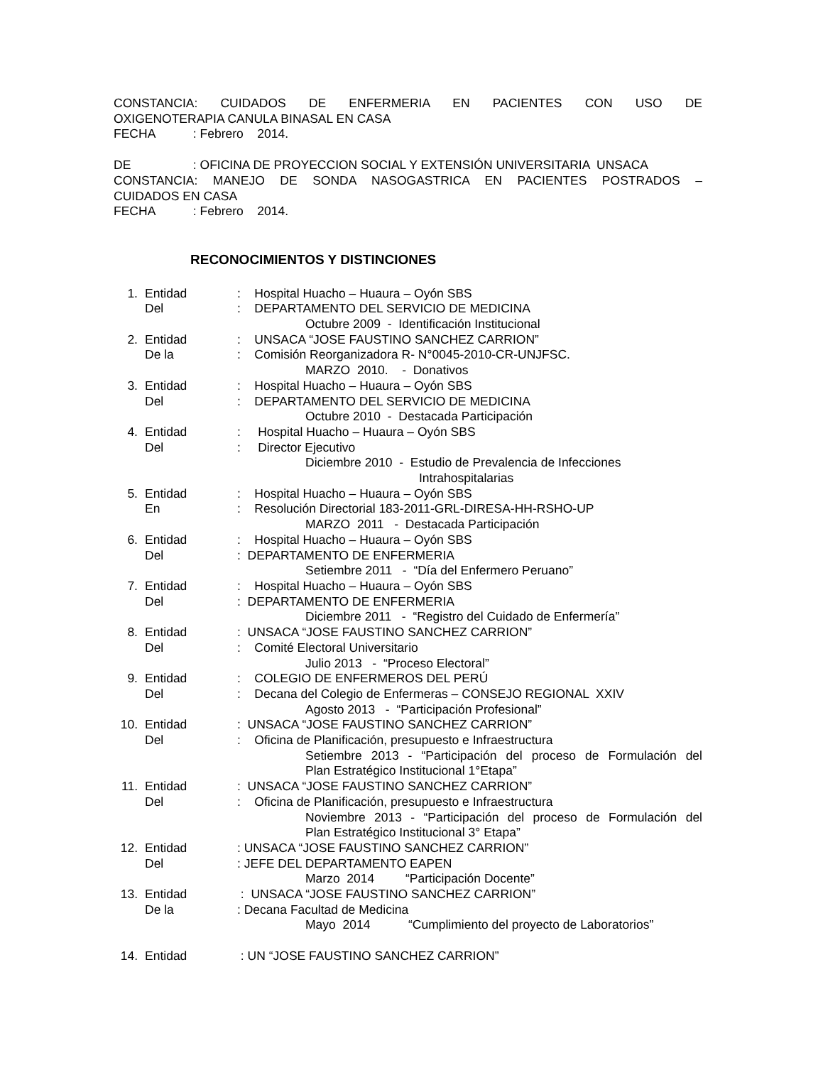CONSTANCIA: CUIDADOS DE ENFERMERIA EN PACIENTES CON USO DE
OXIGENOTERAPIA CANULA BINASAL EN CASA
FECHA : Febrero 2014.
DE : OFICINA DE PROYECCION SOCIAL Y EXTENSIÓN UNIVERSITARIA UNSACA
CONSTANCIA: MANEJO DE SONDA NASOGASTRICA EN PACIENTES POSTRADOS –
CUIDADOS EN CASA
FECHA : Febrero 2014.
RECONOCIMIENTOS Y DISTINCIONES
1. Entidad: Hospital Huacho – Huaura – Oyón SBS
Del: DEPARTAMENTO DEL SERVICIO DE MEDICINA
Octubre 2009 - Identificación Institucional
2. Entidad: UNSACA “JOSE FAUSTINO SANCHEZ CARRION”
De la: Comisión Reorganizadora R- N°0045-2010-CR-UNJFSC.
MARZO 2010. - Donativos
3. Entidad: Hospital Huacho – Huaura – Oyón SBS
Del: DEPARTAMENTO DEL SERVICIO DE MEDICINA
Octubre 2010 - Destacada Participación
4. Entidad: Hospital Huacho – Huaura – Oyón SBS
Del: Director Ejecutivo
Diciembre 2010 - Estudio de Prevalencia de Infecciones
Intrahospitalarias
5. Entidad: Hospital Huacho – Huaura – Oyón SBS
En: Resolución Directorial 183-2011-GRL-DIRESA-HH-RSHO-UP
MARZO 2011 - Destacada Participación
6. Entidad: Hospital Huacho – Huaura – Oyón SBS
Del: DEPARTAMENTO DE ENFERMERIA
Setiembre 2011 - “Día del Enfermero Peruano”
7. Entidad: Hospital Huacho – Huaura – Oyón SBS
Del: DEPARTAMENTO DE ENFERMERIA
Diciembre 2011 - “Registro del Cuidado de Enfermería”
8. Entidad: UNSACA “JOSE FAUSTINO SANCHEZ CARRION”
Del: Comité Electoral Universitario
Julio 2013 - “Proceso Electoral”
9. Entidad: COLEGIO DE ENFERMEROS DEL PERÚ
Del: Decana del Colegio de Enfermeras – CONSEJO REGIONAL XXIV
Agosto 2013 - “Participación Profesional”
10. Entidad: UNSACA “JOSE FAUSTINO SANCHEZ CARRION”
Del: Oficina de Planificación, presupuesto e Infraestructura
Setiembre 2013 - “Participación del proceso de Formulación del
Plan Estratégico Institucional 1°Etapa”
11. Entidad: UNSACA “JOSE FAUSTINO SANCHEZ CARRION”
Del: Oficina de Planificación, presupuesto e Infraestructura
Noviembre 2013 - “Participación del proceso de Formulación del
Plan Estratégico Institucional 3° Etapa”
12. Entidad: UNSACA “JOSE FAUSTINO SANCHEZ CARRION”
Del: JEFE DEL DEPARTAMENTO EAPEN
Marzo 2014 “Participación Docente”
13. Entidad : UNSACA “JOSE FAUSTINO SANCHEZ CARRION”
De la: Decana Facultad de Medicina
Mayo 2014 “Cumplimiento del proyecto de Laboratorios”
14. Entidad : UN “JOSE FAUSTINO SANCHEZ CARRION”